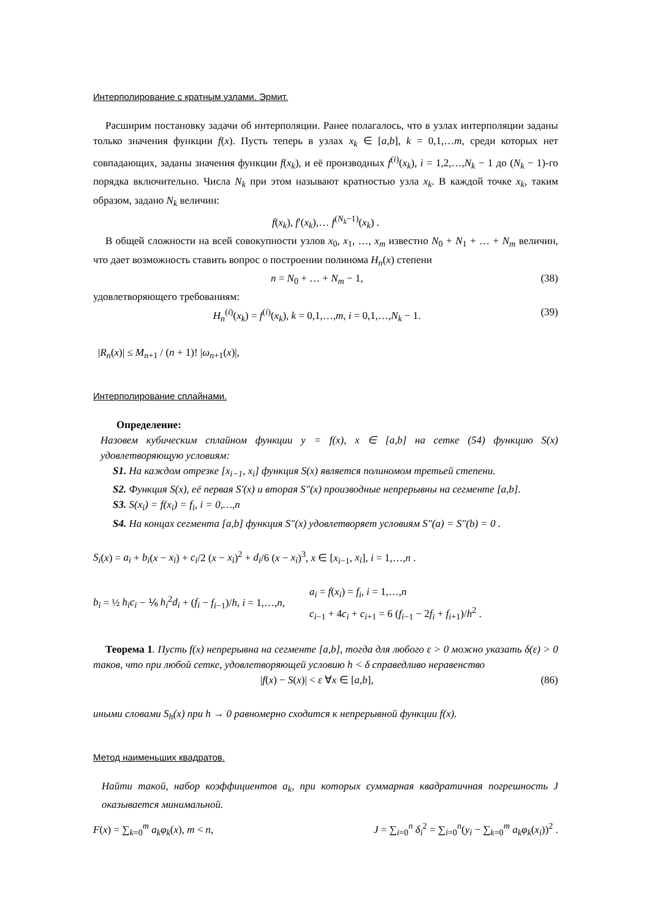Интерполирование с кратным узлами. Эрмит.
Расширим постановку задачи об интерполяции. Ранее полагалось, что в узлах интерполяции заданы только значения функции f(x). Пусть теперь в узлах x<sub>k</sub> ∈ [a,b], k = 0,1,…m, среди которых нет совпадающих, заданы значения функции f(x<sub>k</sub>), и её производных f<sup>(i)</sup>(x<sub>k</sub>), i = 1,2,…,N<sub>k</sub> − 1 до (N<sub>k</sub> − 1)-го порядка включительно. Числа N<sub>k</sub> при этом называют кратностью узла x<sub>k</sub>. В каждой точке x<sub>k</sub>, таким образом, задано N<sub>k</sub> величин:
f(x<sub>k</sub>), f′(x<sub>k</sub>),… f<sup>(N<sub>k</sub>−1)</sup>(x<sub>k</sub>) .
В общей сложности на всей совокупности узлов x<sub>0</sub>, x<sub>1</sub>, …, x<sub>m</sub> известно N<sub>0</sub> + N<sub>1</sub> + … + N<sub>m</sub> величин, что дает возможность ставить вопрос о построении полинома H<sub>n</sub>(x) степени
n = N<sub>0</sub> + … + N<sub>m</sub> − 1, (38)
удовлетворяющего требованиям:
H<sub>n</sub><sup>(i)</sup>(x<sub>k</sub>) = f<sup>(i)</sup>(x<sub>k</sub>), k = 0,1,…,m, i = 0,1,…,N<sub>k</sub> − 1. (39)
|R<sub>n</sub>(x)| ≤ M<sub>n+1</sub> / (n + 1)! |ω<sub>n+1</sub>(x)|,
Интерполирование сплайнами.
Определение:
Назовем кубическим сплайном функции y = f(x), x ∈ [a,b] на сетке (54) функцию S(x) удовлетворяющую условиям:
S1. На каждом отрезке [x<sub>i−1</sub>, x<sub>i</sub>] функция S(x) является полиномом третьей степени.
S2. Функция S(x), её первая S′(x) и вторая S″(x) производные непрерывны на сегменте [a,b].
S3. S(x<sub>i</sub>) = f(x<sub>i</sub>) = f<sub>i</sub>, i = 0,…,n
S4. На концах сегмента [a,b] функция S″(x) удовлетворяет условиям S″(a) = S″(b) = 0 .
S<sub>i</sub>(x) = a<sub>i</sub> + b<sub>i</sub>(x − x<sub>i</sub>) + c<sub>i</sub>/2 (x − x<sub>i</sub>)<sup>2</sup> + d<sub>i</sub>/6 (x − x<sub>i</sub>)<sup>3</sup>, x ∈ [x<sub>i−1</sub>, x<sub>i</sub>], i = 1,…,n .
b<sub>i</sub> = ½ h<sub>i</sub>c<sub>i</sub> − ⅙ h<sub>i</sub><sup>2</sup>d<sub>i</sub> + (f<sub>i</sub> − f<sub>i−1</sub>)/h, i = 1,…,n,
a<sub>i</sub> = f(x<sub>i</sub>) = f<sub>i</sub>, i = 1,…,n
c<sub>i−1</sub> + 4c<sub>i</sub> + c<sub>i+1</sub> = 6 (f<sub>i−1</sub> − 2f<sub>i</sub> + f<sub>i+1</sub>)/h<sup>2</sup> .
Теорема 1. Пусть f(x) непрерывна на сегменте [a,b], тогда для любого ε > 0 можно указать δ(ε) > 0 таков, что при любой сетке, удовлетворяющей условию h < δ справедливо неравенство
|f(x) − S(x)| < ε ∀x ∈ [a,b], (86)
иными словами S<sub>h</sub>(x) при h → 0 равномерно сходится к непрерывной функции f(x).
Метод наименьших квадратов.
Найти такой, набор коэффициентов a<sub>k</sub>, при которых суммарная квадратичная погрешность J оказывается минимальной.
F(x) = ∑<sub>k=0</sub><sup>m</sup> a<sub>k</sub>φ<sub>k</sub>(x), m < n, J = ∑<sub>i=0</sub><sup>n</sup> δ<sub>i</sub><sup>2</sup> = ∑<sub>i=0</sub><sup>n</sup>(y<sub>i</sub> − ∑<sub>k=0</sub><sup>m</sup> a<sub>k</sub>φ<sub>k</sub>(x<sub>i</sub>))<sup>2</sup> .